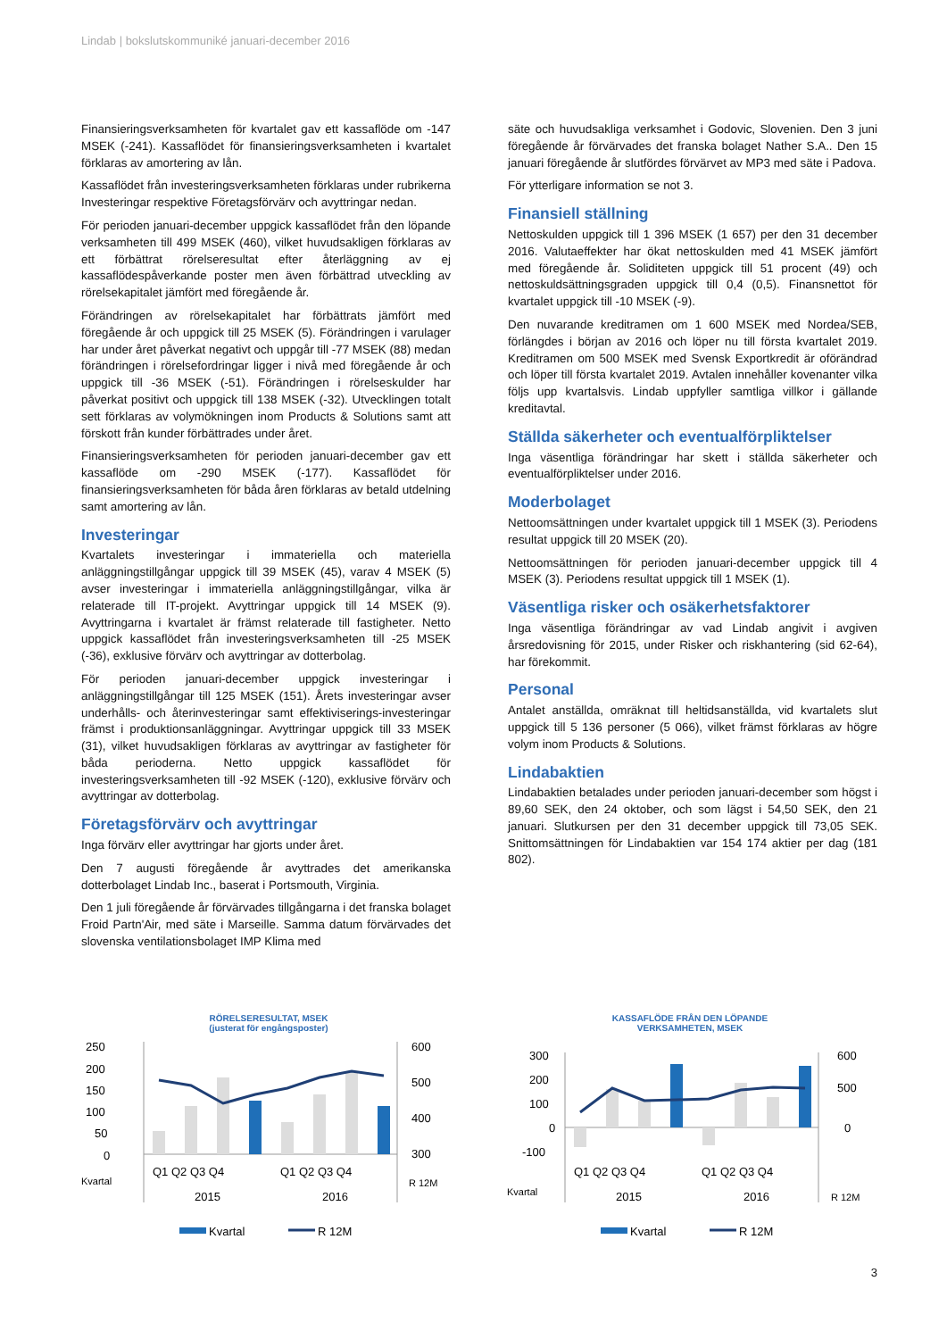Lindab | bokslutskommuniké januari-december 2016
Finansieringsverksamheten för kvartalet gav ett kassaflöde om -147 MSEK (-241). Kassaflödet för finansieringsverksamheten i kvartalet förklaras av amortering av lån.
Kassaflödet från investeringsverksamheten förklaras under rubrikerna Investeringar respektive Företagsförvärv och avyttringar nedan.
För perioden januari-december uppgick kassaflödet från den löpande verksamheten till 499 MSEK (460), vilket huvudsakligen förklaras av ett förbättrat rörelseresultat efter återläggning av ej kassaflödespåverkande poster men även förbättrad utveckling av rörelsekapitalet jämfört med föregående år.
Förändringen av rörelsekapitalet har förbättrats jämfört med föregående år och uppgick till 25 MSEK (5). Förändringen i varulager har under året påverkat negativt och uppgår till -77 MSEK (88) medan förändringen i rörelsefordringar ligger i nivå med föregående år och uppgick till -36 MSEK (-51). Förändringen i rörelseskulder har påverkat positivt och uppgick till 138 MSEK (-32). Utvecklingen totalt sett förklaras av volymökningen inom Products & Solutions samt att förskott från kunder förbättrades under året.
Finansieringsverksamheten för perioden januari-december gav ett kassaflöde om -290 MSEK (-177). Kassaflödet för finansieringsverksamheten för båda åren förklaras av betald utdelning samt amortering av lån.
Investeringar
Kvartalets investeringar i immateriella och materiella anläggningstillgångar uppgick till 39 MSEK (45), varav 4 MSEK (5) avser investeringar i immateriella anläggningstillgångar, vilka är relaterade till IT-projekt. Avyttringar uppgick till 14 MSEK (9). Avyttringarna i kvartalet är främst relaterade till fastigheter. Netto uppgick kassaflödet från investeringsverksamheten till -25 MSEK (-36), exklusive förvärv och avyttringar av dotterbolag.
För perioden januari-december uppgick investeringar i anläggningstillgångar till 125 MSEK (151). Årets investeringar avser underhålls- och återinvesteringar samt effektiviserings-investeringar främst i produktionsanläggningar. Avyttringar uppgick till 33 MSEK (31), vilket huvudsakligen förklaras av avyttringar av fastigheter för båda perioderna. Netto uppgick kassaflödet för investeringsverksamheten till -92 MSEK (-120), exklusive förvärv och avyttringar av dotterbolag.
Företagsförvärv och avyttringar
Inga förvärv eller avyttringar har gjorts under året.
Den 7 augusti föregående år avyttrades det amerikanska dotterbolaget Lindab Inc., baserat i Portsmouth, Virginia.
Den 1 juli föregående år förvärvades tillgångarna i det franska bolaget Froid Partn'Air, med säte i Marseille. Samma datum förvärvades det slovenska ventilationsbolaget IMP Klima med
säte och huvudsakliga verksamhet i Godovic, Slovenien. Den 3 juni föregående år förvärvades det franska bolaget Nather S.A.. Den 15 januari föregående år slutfördes förvärvet av MP3 med säte i Padova.
För ytterligare information se not 3.
Finansiell ställning
Nettoskulden uppgick till 1 396 MSEK (1 657) per den 31 december 2016. Valutaeffekter har ökat nettoskulden med 41 MSEK jämfört med föregående år. Soliditeten uppgick till 51 procent (49) och nettoskuldsättningsgraden uppgick till 0,4 (0,5). Finansnettot för kvartalet uppgick till -10 MSEK (-9).
Den nuvarande kreditramen om 1 600 MSEK med Nordea/SEB, förlängdes i början av 2016 och löper nu till första kvartalet 2019. Kreditramen om 500 MSEK med Svensk Exportkredit är oförändrad och löper till första kvartalet 2019. Avtalen innehåller kovenanter vilka följs upp kvartalsvis. Lindab uppfyller samtliga villkor i gällande kreditavtal.
Ställda säkerheter och eventualförpliktelser
Inga väsentliga förändringar har skett i ställda säkerheter och eventualförpliktelser under 2016.
Moderbolaget
Nettoomsättningen under kvartalet uppgick till 1 MSEK (3). Periodens resultat uppgick till 20 MSEK (20).
Nettoomsättningen för perioden januari-december uppgick till 4 MSEK (3). Periodens resultat uppgick till 1 MSEK (1).
Väsentliga risker och osäkerhetsfaktorer
Inga väsentliga förändringar av vad Lindab angivit i avgiven årsredovisning för 2015, under Risker och riskhantering (sid 62-64), har förekommit.
Personal
Antalet anställda, omräknat till heltidsanställda, vid kvartalets slut uppgick till 5 136 personer (5 066), vilket främst förklaras av högre volym inom Products & Solutions.
Lindabaktien
Lindabaktien betalades under perioden januari-december som högst i 89,60 SEK, den 24 oktober, och som lägst i 54,50 SEK, den 21 januari. Slutkursen per den 31 december uppgick till 73,05 SEK. Snittomsättningen för Lindabaktien var 154 174 aktier per dag (181 802).
RÖRELSERESULTAT, MSEK
(justerat för engångsposter)
250
200
150
100
50
0
600
500
400
300
Q1 Q2 Q3 Q4
Q1 Q2 Q3 Q4
Kvartal
2015
2016
R 12M
Kvartal
R 12M
KASSAFLÖDE FRÅN DEN LÖPANDE
VERKSAMHETEN, MSEK
300
200
100
0
-100
600
500
0
Q1 Q2 Q3 Q4
Q1 Q2 Q3 Q4
Kvartal
2015
2016
R 12M
Kvartal
R 12M
3